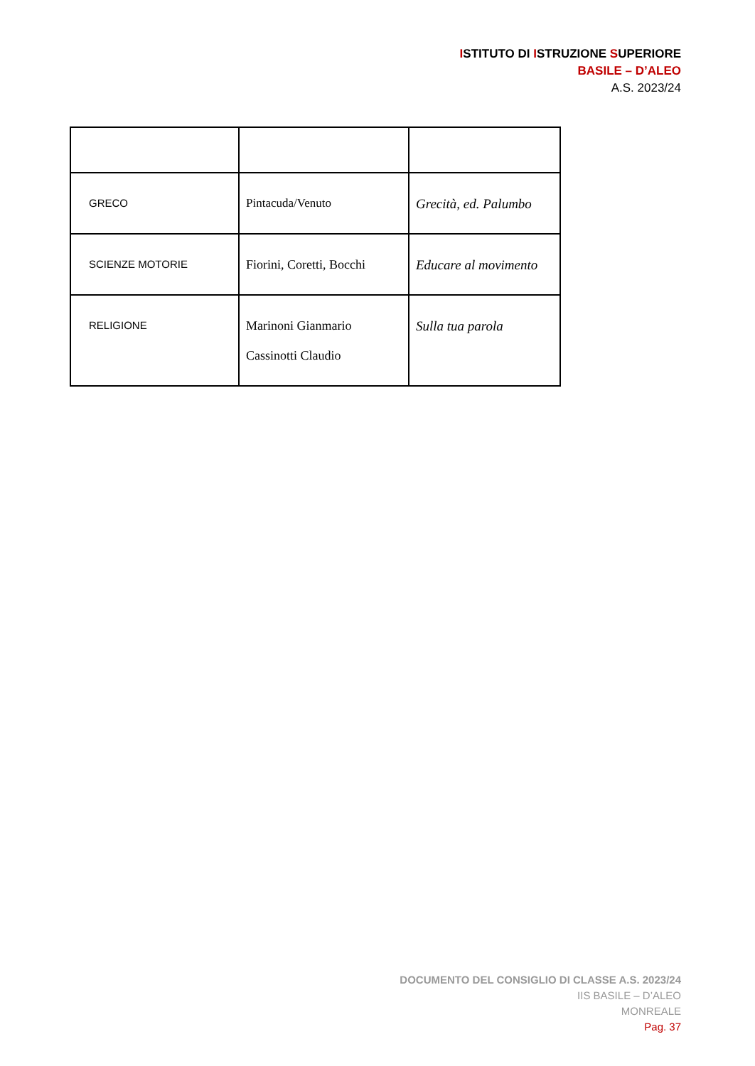ISTITUTO DI ISTRUZIONE SUPERIORE
BASILE – D’ALEO
A.S. 2023/24
| GRECO | Pintacuda/Venuto | Grecità, ed. Palumbo |
| SCIENZE MOTORIE | Fiorini, Coretti, Bocchi | Educare al movimento |
| RELIGIONE | Marinoni Gianmario Cassinotti Claudio | Sulla tua parola |
DOCUMENTO DEL CONSIGLIO DI CLASSE A.S. 2023/24
IIS BASILE – D’ALEO
MONREALE
Pag. 37